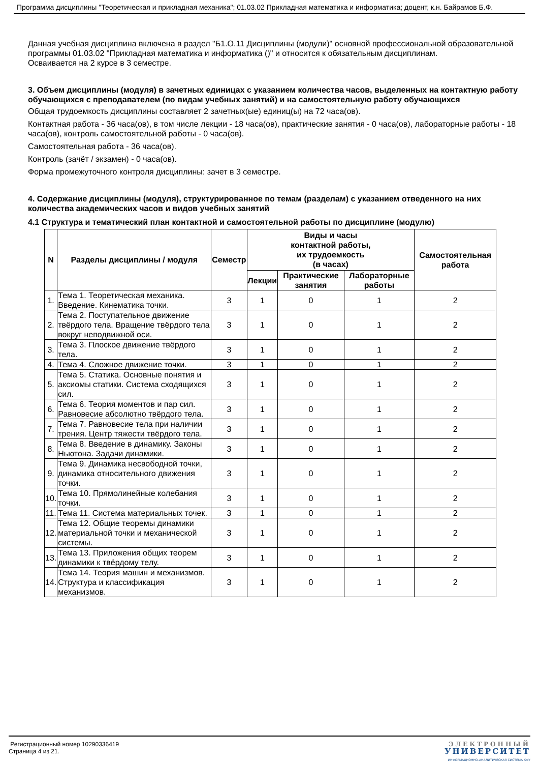Программа дисциплины "Теоретическая и прикладная механика"; 01.03.02 Прикладная математика и информатика; доцент, к.н. Байрамов Б.Ф.
Данная учебная дисциплина включена в раздел "Б1.О.11 Дисциплины (модули)" основной профессиональной образовательной программы 01.03.02 "Прикладная математика и информатика ()" и относится к обязательным дисциплинам.
Осваивается на 2 курсе в 3 семестре.
3. Объем дисциплины (модуля) в зачетных единицах с указанием количества часов, выделенных на контактную работу обучающихся с преподавателем (по видам учебных занятий) и на самостоятельную работу обучающихся
Общая трудоемкость дисциплины составляет 2 зачетных(ые) единиц(ы) на 72 часа(ов).
Контактная работа - 36 часа(ов), в том числе лекции - 18 часа(ов), практические занятия - 0 часа(ов), лабораторные работы - 18 часа(ов), контроль самостоятельной работы - 0 часа(ов).
Самостоятельная работа - 36 часа(ов).
Контроль (зачёт / экзамен) - 0 часа(ов).
Форма промежуточного контроля дисциплины: зачет в 3 семестре.
4. Содержание дисциплины (модуля), структурированное по темам (разделам) с указанием отведенного на них количества академических часов и видов учебных занятий
4.1 Структура и тематический план контактной и самостоятельной работы по дисциплине (модулю)
| N | Разделы дисциплины / модуля | Семестр | Виды и часы контактной работы, их трудоемкость (в часах) | | | Самостоятельная работа |
| --- | --- | --- | --- | --- | --- | --- |
| | | | Лекции | Практические занятия | Лабораторные работы | |
| 1. | Тема 1. Теоретическая механика. Введение. Кинематика точки. | 3 | 1 | 0 | 1 | 2 |
| 2. | Тема 2. Поступательное движение твёрдого тела. Вращение твёрдого тела вокруг неподвижной оси. | 3 | 1 | 0 | 1 | 2 |
| 3. | Тема 3. Плоское движение твёрдого тела. | 3 | 1 | 0 | 1 | 2 |
| 4. | Тема 4. Сложное движение точки. | 3 | 1 | 0 | 1 | 2 |
| 5. | Тема 5. Статика. Основные понятия и аксиомы статики. Система сходящихся сил. | 3 | 1 | 0 | 1 | 2 |
| 6. | Тема 6. Теория моментов и пар сил. Равновесие абсолютно твёрдого тела. | 3 | 1 | 0 | 1 | 2 |
| 7. | Тема 7. Равновесие тела при наличии трения. Центр тяжести твёрдого тела. | 3 | 1 | 0 | 1 | 2 |
| 8. | Тема 8. Введение в динамику. Законы Ньютона. Задачи динамики. | 3 | 1 | 0 | 1 | 2 |
| 9. | Тема 9. Динамика несвободной точки, динамика относительного движения точки. | 3 | 1 | 0 | 1 | 2 |
| 10. | Тема 10. Прямолинейные колебания точки. | 3 | 1 | 0 | 1 | 2 |
| 11. | Тема 11. Система материальных точек. | 3 | 1 | 0 | 1 | 2 |
| 12. | Тема 12. Общие теоремы динамики материальной точки и механической системы. | 3 | 1 | 0 | 1 | 2 |
| 13. | Тема 13. Приложения общих теорем динамики к твёрдому телу. | 3 | 1 | 0 | 1 | 2 |
| 14. | Тема 14. Теория машин и механизмов. Структура и классификация механизмов. | 3 | 1 | 0 | 1 | 2 |
Регистрационный номер 10290336419
Страница 4 из 21.
ЭЛЕКТРОННЫЙ
УНИВЕРСИТЕТ
ИНФОРМАЦИОННО-АНАЛИТИЧЕСКАЯ СИСТЕМА КФУ